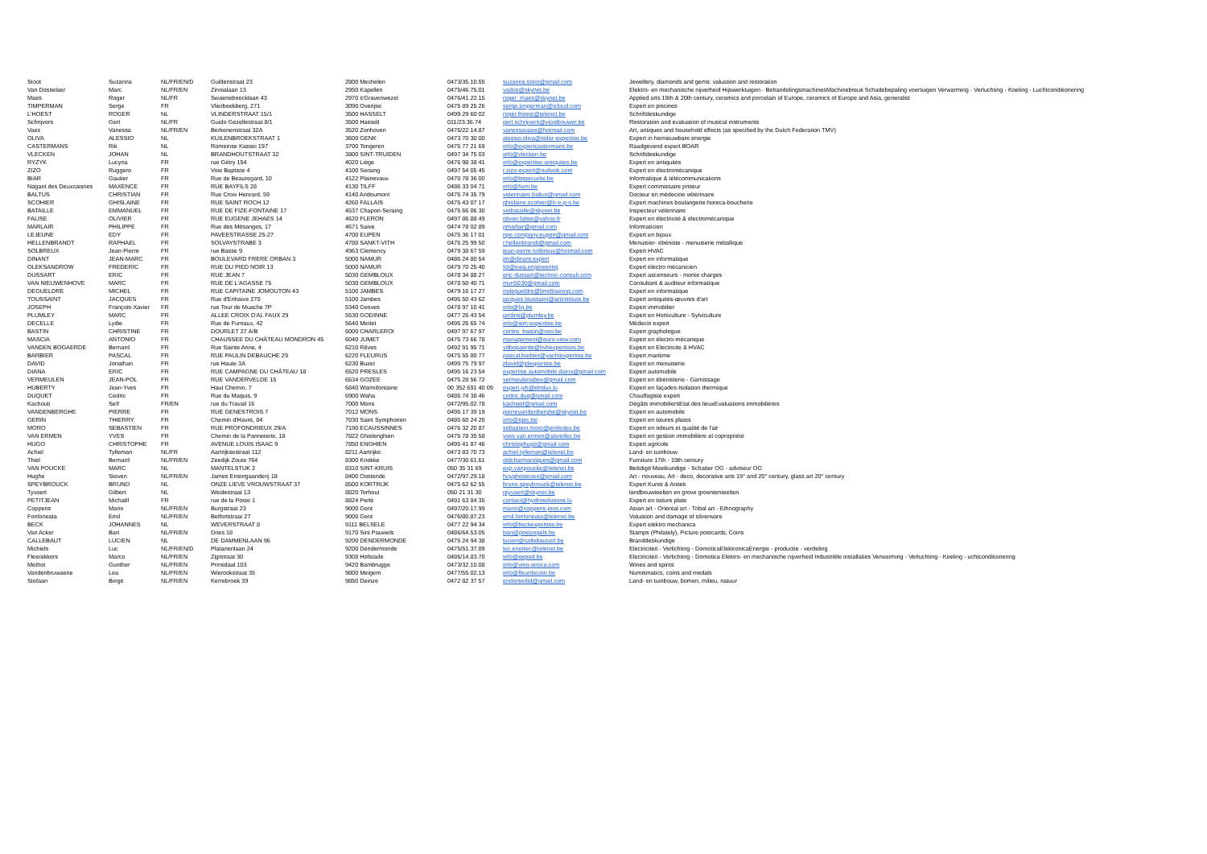| Stoot | Suzanna | NL/FR/EN/D | Guldenstraat 23 | 2800 Mechelen | 0473/35.10.55 | suzanna.stoot@gmail.com | Jewellery, diamonds and gems: valuation and restoration |
| Van Dosselaer | Marc | NL/FR/EN | Zinnialaan 13 | 2950 Kapellen | 0475/46.75.01 | vados@skynet.be | Elektro- en mechanische nijverheid Hijswerktuigen - BehandelingsmachinesMachinebreuk Schadebepaling voertuigen Verwarming - Verluchting - Koeling - Luchtconditionering |
| Maes | Roger | NL/FR | Swaenebeecklaan 43 | 2970 s'Gravenwezel | 0476/41.22.15 | roger_maes@skynet.be | Applied arts 19th & 20th century, ceramics and porcelain of Europe, ceramics of Europe and Asia, generalist |
| TIMPERMAN | Serge | FR | Vlierbeekberg, 271 | 3090 Overijse | 0475 89 25 26 | serge.timperman@icloud.com | Expert en piscines |
| L'HOEST | ROGER | NL | VLINDERSTRAAT 15/1 | 3500 HASSELT | 0499 29 60 02 | roger.lhoest@telenet.be | Schriftdeskundige |
| Schrijvers | Gert | NL/FR | Guido Gezellestraat 8/1 | 3500 Hasselt | 011/23.36.74 | gert.schrijvers@vioolbouwer.be | Restoration and evaluation of musical instruments |
| Vaes | Vanessa | NL/FR/EN | Berkenenstraat 32A | 3520 Zonhoven | 0476/22.14.87 | vanessavaes@hotmail.com | Art, antiques and household effects (as specified by the Dutch Federation TMV) |
| OLIVA | ALESSIO | NL | KUILENBROEKSTRAAT 1 | 3600 GENK | 0473 70 30 00 | alessio.oliva@solar-expertise.be | Expert in hernieuwbare energie |
| CASTERMANS | Rik | NL | Romeinse Kassei 197 | 3700 Tongeren | 0475 77 21 69 | info@expertcastermans.be | Raadgevend expert BOAR |
| VLECKEN | JOHAN | NL | BRANDHOUTSTRAAT 32 | 3800 SINT-TRUIDEN | 0497 34 75 03 | info@vlecken.be | Schriftdeskundige |
| RYZYK | Lucyna | FR | rue Gétry 154 | 4020 Liège | 0476 98 38 41 | info@expertise-antiquites.be | Expert en antiquités |
| ZIZO | Ruggero | FR | Voie Baptiste 4 | 4100 Seraing | 0497 54 05 45 | r.zizo-expert@outlook.com | Expert en électromécanique |
| BIAR | Gautier | FR | Rue de Beauregard, 10 | 4122 Plainevaux | 0470 78 36 00 | info@bgsecurite.be | Informatique & télécommunications |
| Nagant des Deuxcaisnes | MAXENCE | FR | RUE BAYFILS 28 | 4130 TILFF | 0486 33 04 71 | info@hvm.be | Expert commissaire priseur |
| BALTUS | CHRISTIAN | FR | Rue Croix Henrard, 59 | 4140 Andoumont | 0475 74 35 79 | veterinaire.baltus@gmail.com | Docteur en médecine vétérinaire |
| SCOHIER | GHISLAINE | FR | RUE SAINT ROCH 12 | 4260 FALLAIS | 0475 43 07 17 | ghislaine.scohier@b-e-g-s.be | Expert machines boulangerie-horeca-boucherie |
| BATAILLE | EMMANUEL | FR | RUE DE FIZE-FONTAINE 17 | 4537 Chapon-Seraing | 0475 66 06 30 | vetbataille@skynet.be | Inspecteur vétérinaire |
| FALISE | OLIVIER | FR | RUE EUGENE JEHAES 14 | 4620 FLERON | 0497 86 88 49 | olivier.falise@yahoo.fr | Expert en électricité & électromécanique |
| MARLAIR | PHILIPPE | FR | Rue des Mésanges, 17 | 4671 Saive | 0474 78 02 89 | pmarlair@gmail.com | Informaticien |
| LEJEUNE | EDY | FR | PAVEESTRASSE 25-27 | 4700 EUPEN | 0475 36 17 01 | npe.company.eupen@gmail.com | Expert en bijoux |
| HELLENBRANDT | RAPHAEL | FR | SOLVAYSTRABE 3 | 4780 SANKT-VITH | 0475 25 99 50 | r.hellenbrandt@gmail.com | Menuisier- ébéniste - menuiserie métallique |
| SOLBREUX | Jean-Pierre | FR | rue Basse 9 | 4963 Clemency | 0479 38 67 59 | jean-pierre-solbreux@hotmail.com | Expert HVAC |
| DINANT | JEAN-MARC | FR | BOULEVARD FRERE ORBAN 3 | 5000 NAMUR | 0486 24 80 54 | jm@dinant.expert | Expert en informatique |
| OLEKSANDROW | FREDERIC | FR | RUE DU PIED NOIR 13 | 5000 NAMUR | 0479 70 25 40 | fol@ewa.engineering | Expert électro mécanicien |
| DUSSART | ERIC | FR | RUE JEAN 7 | 5030 GEMBLOUX | 0478 34 88 27 | eric-dussart@technic-consult.com | Expert ascenseurs - monte charges |
| VAN NIEUWENHOVE | MARC | FR | RUE DE L'AGASSE 75 | 5030 GEMBLOUX | 0478 50 40 71 | mvn5030@gmail.com | Consultant & auditeur informatique |
| DEGUELDRE | MICHEL | FR | RUE CAPITAINE JOMOUTON 43 | 5100 JAMBES | 0479 16 17 27 | mdegueldre@bmdtraining.com | Expert en informatique |
| TOUSSAINT | JACQUES | FR | Rue d'Enhaive 270 | 5100 Jambes | 0495 50 43 62 | jacques.toussaint@artinstitute.be | Expert antiquités-œuvres d'art |
| JOSEPH | François-Xavier | FR | rue Tour de Muache 7P | 5340 Gesves | 0478 97 10 41 | info@fxj.be | Expert immobilier |
| PLUMLEY | MARC | FR | ALLEE CROIX D'AL FAUX 29 | 5530 GODINNE | 0477 26 43 54 | jardins@plumley.be | Expert en Horticulture - Sylviculture |
| DECELLE | Lydie | FR | Rue de Furnaux, 42 | 5640 Mettet | 0495 26 65 74 | info@iem-expertise.be | Médecin expert |
| BASTIN | CHRISTINE | FR | DOURLET 27 A/B | 6000 CHARLEROI | 0497 97 67 97 | centre_bastin@voo.be | Expert graphologue |
| MASCIA | ANTONIO | FR | CHAUSSEE DU CHÂTEAU MONDRON 45 | 6040 JUMET | 0475 73 66 78 | management@euro-view.com | Expert en électro-mécanique |
| VANDEN BOGAERDE | Bernard | FR | Rue Sainte Anne, 4 | 6210 Rêves | 0492 91 95 71 | vdbogaerde@bvbexpertises.be | Expert en Electricite & HVAC |
| BARBIER | PASCAL | FR | RUE PAULIN DEBAUCHE 29 | 6220 FLEURUS | 0475 55 80 77 | pascal.barbier@yachtexpertise.be | Expert maritime |
| DAVID | Jonathan | FR | rue Haute 3A | 6230 Buzet | 0499 75 79 97 | jdavid@jdexpertise.be | Expert en menuiserie |
| DIANA | ERIC | FR | RUE CAMPAGNE DU CHÂTEAU 18 | 6520 PRESLES | 0495 16 23 54 | expertise.automobile.diana@gmail.com | Expert automobile |
| VERMEULEN | JEAN-POL | FR | RUE VANDERVELDE 15 | 6534 GOZEE | 0475 28 56 72 | vermeulenabex@gmail.com | Expert en ébénisterie - Garnissage |
| HUBERTY | Jean-Yves | FR | Haut Chemin, 7 | 6840 Warmifontaine | 00 352 691 40 09 | expert.jyh@ebslux.lu | Expert en façades-Isolation thermique |
| DUQUET | Cedric | FR | Rue du Maquis, 9 | 6900 Waha | 0485 74 38 46 | cedric.duq@gmail.com | Chauffagiste expert |
| Kachouti | Seïf | FR/EN | rue du Travail 16 | 7000 Mons | 0472/95.02.78 | kachseif@gmail.com | Dégâts immobiliersEtat des lieuxEvaluations immobilières |
| VANDENBERGHE | PIERRE | FR | RUE GENESTROIS 7 | 7012 MONS | 0495 17 39 19 | pierrevandenberghe@skynet.be | Expert en automobile |
| GERIN | THIERRY | FR | Chemin d'Havré, 84 | 7030 Saint Symphorien | 0485 60 24 20 | info@tgec.be | Expert en toiures plates |
| MORO | SEBASTIEN | FR | RUE PROFONDRIEUX 29/A | 7190 ECAUSSINNES | 0476 32 20 87 | sebastien.moro@profedex.be | Expert en odeurs et qualité de l'air |
| VAN ERMEN | YVES | FR | Chemin de la Panneterie, 18 | 7822 Ghislenghien | 0475 78 35 58 | yves.van.ermen@asvedec.be | Expert en gestion immobilière et copropriété |
| HUGO | CHRISTOPHE | FR | AVENUE LOUIS ISAAC 9 | 7850 ENGHIEN | 0495 41 87 46 | christophugo@gmail.com | Expert agricole |
| Achiel | Tylleman | NL/FR | Aartrijksestraat 112 | 8211 Aartrijke | 0473 83 70 73 | achiel.tylleman@telenet.be | Land- en tuinbouw |
| Thiel | Bernard | NL/FR/EN | Zeedijk Zoute 764 | 8300 Knokke | 0477/30.61.61 | oldcharmantiques@gmail.com | Furniture 17th - 19th century |
| VAN POUCKE | MARC | NL | MANTELSTUK 2 | 8310 SINT-KRUIS | 050 35 31 69 | exp.vanpoucke@telenet.be | Beëdigd Meetkundige - Schatter OG - adviseur OG |
| Hughe | Steven | NL/FR/EN | James Ensorgaanderij 18 | 8400 Oostende | 0472/97.29.18 | huyghesteven@gmail.com | Art - nouveau, Art - deco, decorative arts 19° and 20° century, glass art 20° century |
| SPEYBROUCK | BRUNO | NL | ONZE LIEVE VROUWSTRAAT 37 | 8500 KORTRIJK | 0475 62 62 55 | bruno.speybrouck@telenet.be | Expert Kunst & Antiek |
| Tyvaert | Gilbert | NL | Weidestraat 13 | 8820 Torhout | 050 21 31 30 | gtyvaert@skynet.be | landbouwteelten en grove groententeelten |
| PETITJEAN | Michaël | FR | rue de la Poste 1 | 8824 Perlé | 0491 63 84 35 | contact@hydrosolutions.lu | Expert en toiture plate |
| Coppens | Mario | NL/FR/EN | Burgstraat 23 | 9000 Gent | 0497/20.17.99 | mario@coppens-joos.com | Asian art - Oriental art - Tribal art - Ethnography |
| Fonfoneata | Emil | NL/FR/EN | Belfortstraat 27 | 9000 Gent | 0476/80.87.23 | emil.fonfoneata@telenet.be | Valuation and damage of silverware |
| BECK | JOHANNES | NL | WEVERSTRAAT 8 | 9111 BELSELE | 0477 22 94 34 | info@beckexpertise.be | Expert elektro mechanica |
| Van Acker | Bart | NL/FR/EN | Dries 18 | 9170 Sint Pauwels | 0486/64.53.05 | bart@postzegels.be | Stamps (Philately), Picture postcards, Coins |
| CALLEBAUT | LUCIEN | NL | DE DAMMENLAAN 96 | 9200 DENDERMONDE | 0475 24 94 38 | lucien@callebautvof.be | Branddeskundige |
| Michiels | Luc | NL/FR/EN/D | Platanenlaan 24 | 9200 Dendermonde | 0475/51.37.09 | luc.enertec@telenet.be | Electriciteit - Verlichting - DomoticaElektronicaEnergie - productie - verdeling |
| Fleerakkers | Marco | NL/FR/EN | Zijpstraat 30 | 9308 Hofstade | 0486/14.83.70 | info@eepad.be | Electriciteit - Verlichting - Domotica Elektro- en mechanische nijverheid Industriële installaties Verwarming - Verluchting - Koeling - uchtconditionering |
| Methot | Gunther | NL/FR/EN | Prinsdaal 103 | 9420 Bambrugge | 0473/32.10.08 | info@vino-antica.com | Wines and spirits |
| Vandenbruwaene | Lea | NL/FR/EN | Wierookstraat 35 | 9800 Meigem | 0477/55.02.13 | info@fleurdecoin.be | Numismatics, coins and medals |
| Stefaan | Bingé | NL/FR/EN | Kerrebroek 39 | 9850 Deinze | 0472 82 37 57 | endorsedtd@gmail.com | Land- en tuinbouw, bomen, milieu, natuur |